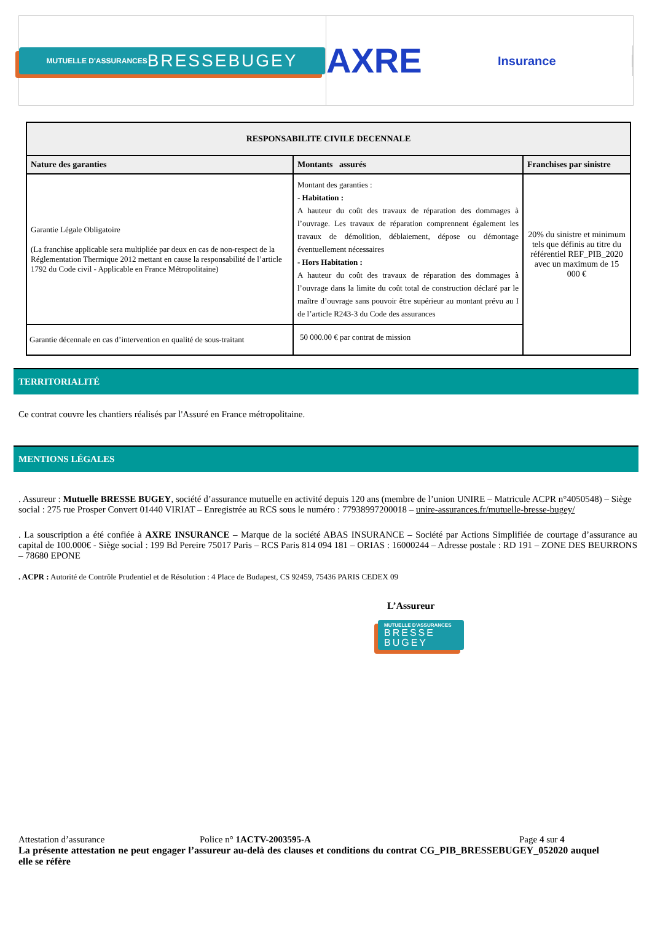MUTUELLE D'ASSURANCES BRESSE BUGEY
AXRE
Insurance
| RESPONSABILITE CIVILE DECENNALE | | |
| --- | --- | --- |
| Nature des garanties | Montants assurés | Franchises par sinistre |
| Garantie Légale Obligatoire (La franchise applicable sera multipliée par deux en cas de non-respect de la Réglementation Thermique 2012 mettant en cause la responsabilité de l’article 1792 du Code civil - Applicable en France Métropolitaine) | Montant des garanties : - Habitation : A hauteur du coût des travaux de réparation des dommages à l’ouvrage. Les travaux de réparation comprennent également les travaux de démolition, déblaiement, dépose ou démontage éventuellement nécessaires - Hors Habitation : A hauteur du coût des travaux de réparation des dommages à l’ouvrage dans la limite du coût total de construction déclaré par le maître d’ouvrage sans pouvoir être supérieur au montant prévu au I de l’article R243-3 du Code des assurances | 20% du sinistre et minimum tels que définis au titre du référentiel REF_PIB_2020 avec un maximum de 15 000 € |
| Garantie décennale en cas d’intervention en qualité de sous-traitant | 50 000.00 € par contrat de mission | |
TERRITORIALITÉ
Ce contrat couvre les chantiers réalisés par l'Assuré en France métropolitaine.
MENTIONS LÉGALES
. Assureur : Mutuelle BRESSE BUGEY, société d’assurance mutuelle en activité depuis 120 ans (membre de l’union UNIRE – Matricule ACPR n°4050548) – Siège social : 275 rue Prosper Convert 01440 VIRIAT – Enregistrée au RCS sous le numéro : 77938997200018 – unire-assurances.fr/mutuelle-bresse-bugey/
. La souscription a été confiée à AXRE INSURANCE – Marque de la société ABAS INSURANCE – Société par Actions Simplifiée de courtage d’assurance au capital de 100.000€ - Siège social : 199 Bd Pereire 75017 Paris – RCS Paris 814 094 181 – ORIAS : 16000244 – Adresse postale : RD 191 – ZONE DES BEURRONS – 78680 EPONE
. ACPR : Autorité de Contrôle Prudentiel et de Résolution : 4 Place de Budapest, CS 92459, 75436 PARIS CEDEX 09
L’Assureur
MUTUELLE D'ASSURANCES
BRESSE
BUGEY
Attestation d’assurance Police n° 1ACTV-2003595-A Page 4 sur 4
La présente attestation ne peut engager l’assureur au-delà des clauses et conditions du contrat CG_PIB_BRESSEBUGEY_052020 auquel elle se réfère